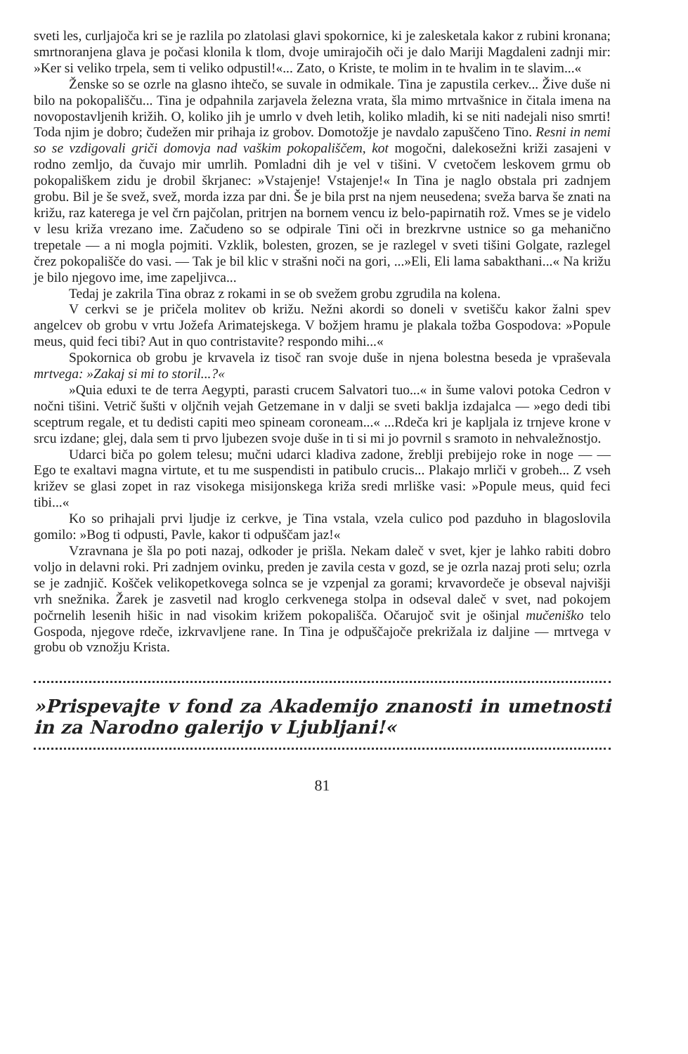sveti les, curljajoča kri se je razlila po zlatolasi glavi spokornice, ki je zalesketala kakor z rubini kronana; smrtnoranjena glava je počasi klonila k tlom, dvoje umirajočih oči je dalo Mariji Magdaleni zadnji mir: »Ker si veliko trpela, sem ti veliko odpustil!«... Zato, o Kriste, te molim in te hvalim in te slavim...«
Ženske so se ozrle na glasno ihtečo, se suvale in odmikale. Tina je zapustila cerkev... Žive duše ni bilo na pokopališču... Tina je odpahnila zarjavela železna vrata, šla mimo mrtvašnice in čitala imena na novopostavljenih križih. O, koliko jih je umrlo v dveh letih, koliko mladih, ki se niti nadejali niso smrti! Toda njim je dobro; čudežen mir prihaja iz grobov. Domotožje je navdalo zapuščeno Tino. Resni in nemi so se vzdigovali griči domovja nad vaškim pokopališčem, kot mogočni, dalekosežni križi zasajeni v rodno zemljo, da čuvajo mir umrlih. Pomladni dih je vel v tišini. V cvetočem leskovem grmu ob pokopališkem zidu je drobil škrjanec: »Vstajenje! Vstajenje!« In Tina je naglo obstala pri zadnjem grobu. Bil je še svež, svež, morda izza par dni. Še je bila prst na njem neusedena; sveža barva še znati na križu, raz katerega je vel črn pajčolan, pritrjen na bornem vencu iz belo-papirnatih rož. Vmes se je videlo v lesu križa vrezano ime. Začudeno so se odpirale Tini oči in brezkrvne ustnice so ga mehanično trepetale — a ni mogla pojmiti. Vzklik, bolesten, grozen, se je razlegel v sveti tišini Golgate, razlegel črez pokopališče do vasi. — Tak je bil klic v strašni noči na gori, ...»Eli, Eli lama sabakthani...« Na križu je bilo njegovo ime, ime zapeljivca...
Tedaj je zakrila Tina obraz z rokami in se ob svežem grobu zgrudila na kolena.
V cerkvi se je pričela molitev ob križu. Nežni akordi so doneli v svetišču kakor žalni spev angelcev ob grobu v vrtu Jožefa Arimatejskega. V božjem hramu je plakala tožba Gospodova: »Popule meus, quid feci tibi? Aut in quo contristavite? respondo mihi...«
Spokornica ob grobu je krvavela iz tisoč ran svoje duše in njena bolestna beseda je vpraševala mrtvega: »Zakaj si mi to storil...?«
»Quia eduxi te de terra Aegypti, parasti crucem Salvatori tuo...« in šume valovi potoka Cedron v nočni tišini. Vetrič šušti v oljčnih vejah Getzemane in v dalji se sveti baklja izdajalca — »ego dedi tibi sceptrum regale, et tu dedisti capiti meo spineam coroneam...« ...Rdeča kri je kapljala iz trnjeve krone v srcu izdane; glej, dala sem ti prvo ljubezen svoje duše in ti si mi jo povrnil s sramoto in nehvaležnostjo.
Udarci biča po golem telesu; mučni udarci kladiva zadone, žreblji prebijejo roke in noge — — Ego te exaltavi magna virtute, et tu me suspendisti in patibulo crucis... Plakajo mrliči v grobeh... Z vseh križev se glasi zopet in raz visokega misijonskega križa sredi mrliške vasi: »Popule meus, quid feci tibi...«
Ko so prihajali prvi ljudje iz cerkve, je Tina vstala, vzela culico pod pazduho in blagoslovila gomilo: »Bog ti odpusti, Pavle, kakor ti odpuščam jaz!«
Vzravnana je šla po poti nazaj, odkoder je prišla. Nekam daleč v svet, kjer je lahko rabiti dobro voljo in delavni roki. Pri zadnjem ovinku, preden je zavila cesta v gozd, se je ozrla nazaj proti selu; ozrla se je zadnjič. Košček velikopetkovega solnca se je vzpenjal za gorami; krvavordeče je obseval najvišji vrh snežnika. Žarek je zasvetil nad kroglo cerkvenega stolpa in odseval daleč v svet, nad pokojem počrnelih lesenih hišic in nad visokim križem pokopališča. Očarujoč svit je ošinjal mučeniško telo Gospoda, njegove rdeče, izkrvavljene rane. In Tina je odpuščajoče prekrižala iz daljine — mrtvega v grobu ob vznožju Krista.
»Prispevajte v fond za Akademijo znanosti in umetnosti in za Narodno galerijo v Ljubljani!«
81